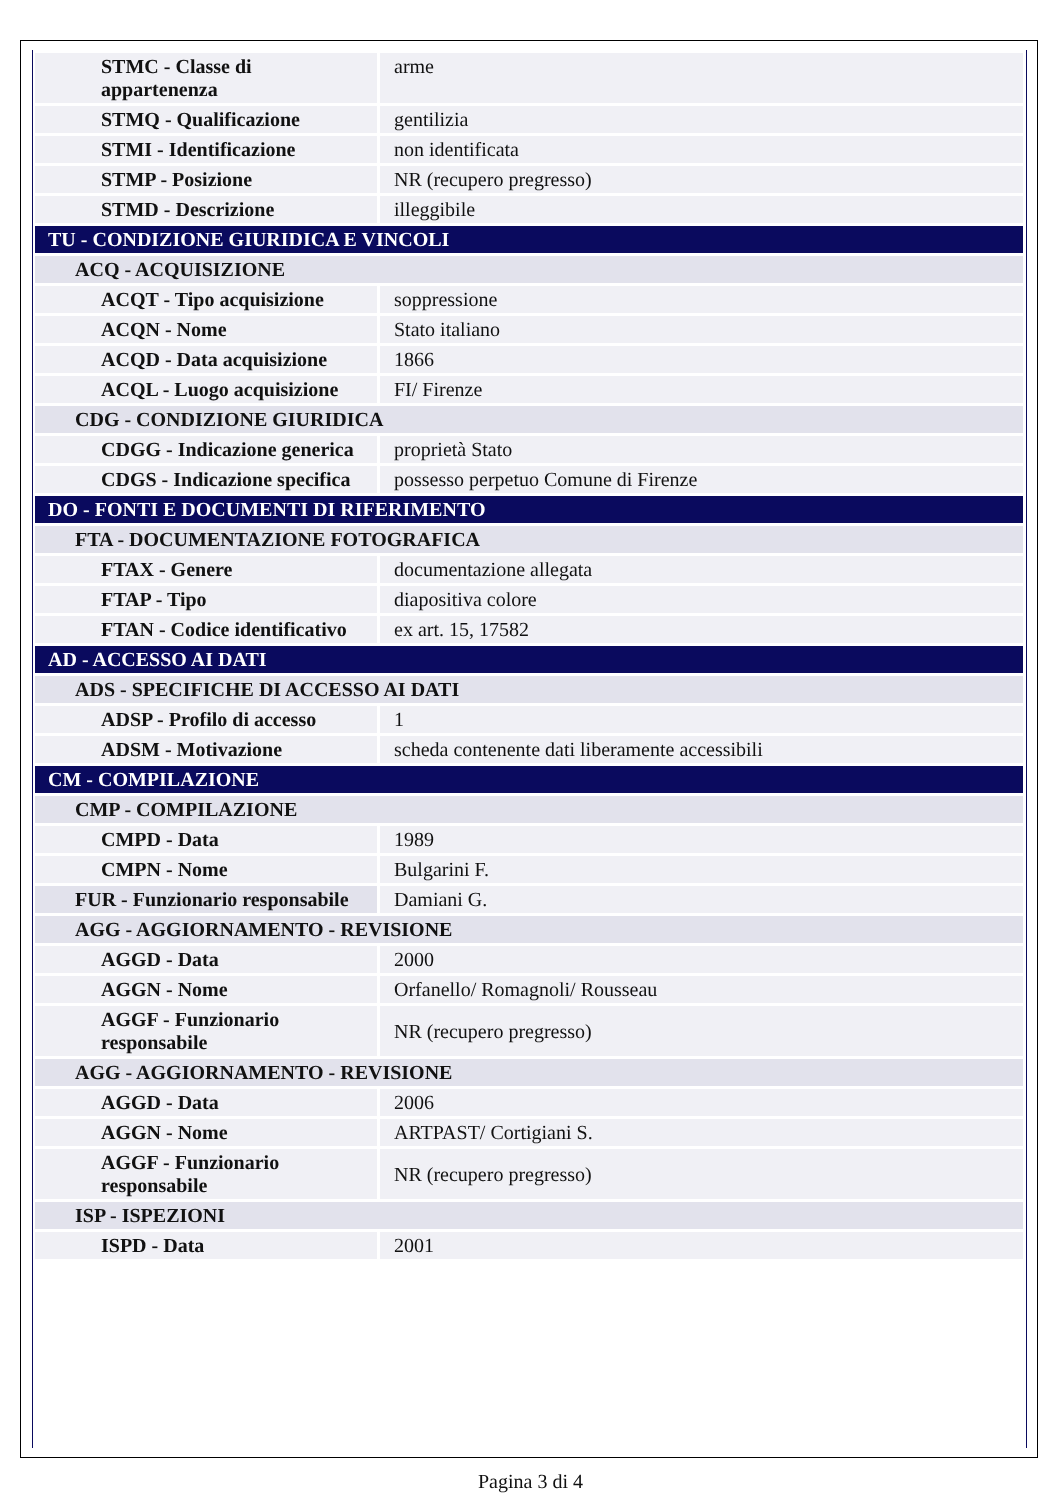| STMC - Classe di appartenenza | arme |
| STMQ - Qualificazione | gentilizia |
| STMI - Identificazione | non identificata |
| STMP - Posizione | NR (recupero pregresso) |
| STMD - Descrizione | illeggibile |
| TU - CONDIZIONE GIURIDICA E VINCOLI | |
| ACQ - ACQUISIZIONE | |
| ACQT - Tipo acquisizione | soppressione |
| ACQN - Nome | Stato italiano |
| ACQD - Data acquisizione | 1866 |
| ACQL - Luogo acquisizione | FI/ Firenze |
| CDG - CONDIZIONE GIURIDICA | |
| CDGG - Indicazione generica | proprietà Stato |
| CDGS - Indicazione specifica | possesso perpetuo Comune di Firenze |
| DO - FONTI E DOCUMENTI DI RIFERIMENTO | |
| FTA - DOCUMENTAZIONE FOTOGRAFICA | |
| FTAX - Genere | documentazione allegata |
| FTAP - Tipo | diapositiva colore |
| FTAN - Codice identificativo | ex art. 15, 17582 |
| AD - ACCESSO AI DATI | |
| ADS - SPECIFICHE DI ACCESSO AI DATI | |
| ADSP - Profilo di accesso | 1 |
| ADSM - Motivazione | scheda contenente dati liberamente accessibili |
| CM - COMPILAZIONE | |
| CMP - COMPILAZIONE | |
| CMPD - Data | 1989 |
| CMPN - Nome | Bulgarini F. |
| FUR - Funzionario responsabile | Damiani G. |
| AGG - AGGIORNAMENTO - REVISIONE | |
| AGGD - Data | 2000 |
| AGGN - Nome | Orfanello/ Romagnoli/ Rousseau |
| AGGF - Funzionario responsabile | NR (recupero pregresso) |
| AGG - AGGIORNAMENTO - REVISIONE | |
| AGGD - Data | 2006 |
| AGGN - Nome | ARTPAST/ Cortigiani S. |
| AGGF - Funzionario responsabile | NR (recupero pregresso) |
| ISP - ISPEZIONI | |
| ISPD - Data | 2001 |
Pagina 3 di 4